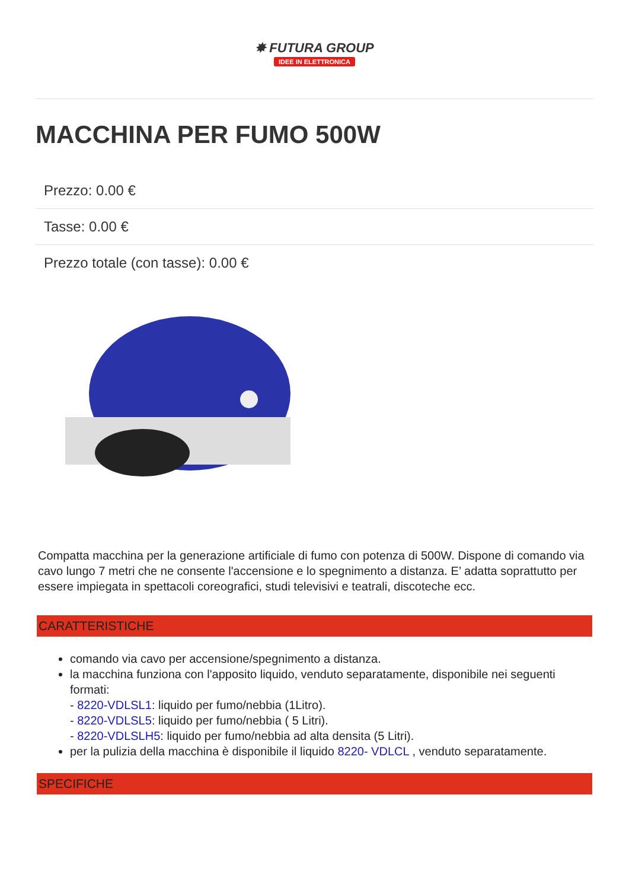✸ FUTURA GROUP
IDEE IN ELETTRONICA
MACCHINA PER FUMO 500W
Prezzo: 0.00 €
Tasse: 0.00 €
Prezzo totale (con tasse): 0.00 €
Compatta macchina per la generazione artificiale di fumo con potenza di 500W. Dispone di comando via cavo lungo 7 metri che ne consente l'accensione e lo spegnimento a distanza. E’ adatta soprattutto per essere impiegata in spettacoli coreografici, studi televisivi e teatrali, discoteche ecc.
CARATTERISTICHE
comando via cavo per accensione/spegnimento a distanza.
la macchina funziona con l'apposito liquido, venduto separatamente, disponibile nei seguenti formati:
- 8220-VDLSL1: liquido per fumo/nebbia (1Litro).
- 8220-VDLSL5: liquido per fumo/nebbia ( 5 Litri).
- 8220-VDLSLH5: liquido per fumo/nebbia ad alta densita (5 Litri).
per la pulizia della macchina è disponibile il liquido 8220- VDLCL , venduto separatamente.
SPECIFICHE